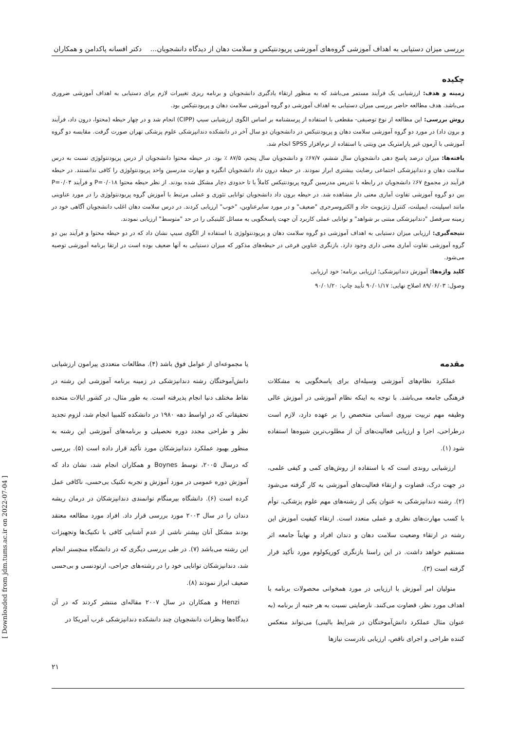بررسی میزان دستیابی به اهداف آموزشی گروه‌های آموزشی پریودنتیکس و سلامت دهان از دیدگاه دانشجویان... دکتر افسانه پاکدامن و همکاران
چکیده
زمینه و هدف: ارزشیابی یک فرآیند مستمر می‌باشد که به منظور ارتقاء یادگیری دانشجویان و برنامه ریزی تغییرات لازم برای دستیابی به اهداف آموزشی ضروری می‌باشد. هدف مطالعه حاضر بررسی میزان دستیابی به اهداف آموزشی دو گروه آموزشی سلامت دهان و پریودنتیکس بود.
روش بررسی: این مطالعه از نوع توصیفی- مقطعی با استفاده از پرسشنامه بر اساس الگوی ارزشیابی سیپ (CIPP) انجام شد و در چهار حیطه (محتوا، درون داد، فرآیند و برون داد) در مورد دو گروه آموزشی سلامت دهان و پریودنتیکس در دانشجویان دو سال آخر در دانشکده دندانپزشکی علوم پزشکی تهران صورت گرفت. مقایسه دو گروه آموزشی با آزمون غیر پارامتریک من ویتنی با استفاده از نرم‌افزار SPSS انجام شد.
یافته‌ها: میزان درصد پاسخ دهی دانشجویان سال ششم، ۶۷/۷٪ و دانشجویان سال پنجم، ۸۷/۵ ٪ بود. در حیطه محتوا دانشجویان از درس پریودنتولوژی نسبت به درس سلامت دهان و دندانپزشکی اجتماعی رضایت بیشتری ابراز نمودند. در حیطه درون داد دانشجویان انگیزه و مهارت مدرسین واحد پریودنتولوژی را کافی ندانستند. در حیطه فرآیند در مجموع ۶۷٪ دانشجویان در رابطه با تدریس مدرسین گروه پریودنتیکس کاملاً یا تا حدودی دچار مشکل شده بودند. از نظر حیطه محتوا P=۰/۰۱۸ و فرآیند P=۰/۰۴ بین دو گروه آموزشی تفاوت آماری معنی دار مشاهده شد. در حیطه برون داد دانشجویان توانایی تئوری و عملی مرتبط با آموزش گروه پریودنتولوژی را در مورد عناوینی مانند اسپلینت، ایمپلنت، کنترل ژنژیویت حاد و الکتروسرجری "ضعیف" و در مورد سایرعناوین، "خوب" ارزیابی کردند. در درس سلامت دهان اغلب دانشجویان آگاهی خود در زمینه سرفصل "دندانپزشکی مبتنی بر شواهد" و توانایی عملی کاربرد آن جهت پاسخگویی به مسائل کلینیکی را در حد "متوسط" ارزیابی نمودند.
نتیجه‌گیری: ارزیابی میزان دستیابی به اهداف آموزشی دو گروه سلامت دهان و پریودنتولوژی با استفاده از الگوی سیپ نشان داد که در دو حیطه محتوا و فرآیند بین دو گروه آموزشی تفاوت آماری معنی داری وجود دارد. بازنگری عناوین فرعی در حیطه‌های مذکور که میزان دستیابی به آنها ضعیف بوده است در ارتقا برنامه آموزشی توصیه می‌شود.
کلید واژه‌ها: آموزش دندانپزشکی؛ ارزیابی برنامه؛ خود ارزیابی
وصول: ۸۹/۰۶/۰۳ اصلاح نهایی: ۹۰/۰۱/۱۷ تأیید چاپ: ۹۰/۰۱/۲۰
مقدمه
عملکرد نظام‌های آموزشی وسیله‌ای برای پاسخگویی به مشکلات فرهنگی جامعه می‌باشد. با توجه به اینکه نظام آموزشی در آموزش عالی وظیفه مهم تربیت نیروی انسانی متخصص را بر عهده دارد، لازم است درطراحی، اجرا و ارزیابی فعالیت‌های آن از مطلوب‌ترین شیوه‌ها استفاده شود (۱).
ارزشیابی روندی است که با استفاده از روش‌های کمی و کیفی علمی، در جهت درک، قضاوت و ارتقاء فعالیت‌های آموزشی به کار گرفته می‌شود (۲). رشته دندانپزشکی به عنوان یکی از رشته‌های مهم علوم پزشکی، توأم با کسب مهارت‌های نظری و عملی متعدد است. ارتقاء کیفیت آموزش این رشته در ارتقاء وضعیت سلامت دهان و دندان افراد و نهایتاً جامعه اثر مستقیم خواهد داشت. در این راستا بازنگری کوریکولوم مورد تأکید قرار گرفته است (۳).
متولیان امر آموزش با ارزیابی در مورد همخوانی محصولات برنامه با اهداف مورد نظر، قضاوت می‌کنند. نارضایتی نسبت به هر جنبه از برنامه (به عنوان مثال عملکرد دانش‌آموختگان در شرایط بالینی) می‌تواند منعکس کننده طراحی و اجرای ناقص، ارزیابی نادرست نیازها
یا مجموعه‌ای از عوامل فوق باشد (۴). مطالعات متعددی پیرامون ارزشیابی دانش‌آموختگان رشته دندانپزشکی در زمینه برنامه آموزشی این رشته در نقاط مختلف دنیا انجام پذیرفته است. به طور مثال، در کشور ایالات متحده تحقیقاتی که در اواسط دهه ۱۹۸۰ در دانشکده کلمبیا انجام شد، لزوم تجدید نظر و طراحی مجدد دوره تحصیلی و برنامه‌های آموزشی این رشته به منظور بهبود عملکرد دندانپزشکان مورد تأکید قرار داده است (۵). بررسی که درسال ۲۰۰۵، توسط Boynes و همکاران انجام شد، نشان داد که آموزش دوره عمومی در مورد آموزش و تجربه تکنیک بی‌حسی، ناکافی عمل کرده است (۶). دانشگاه بیرمنگام توانمندی دندانپزشکان در درمان ریشه دندان را در سال ۲۰۰۳ مورد بررسی قرار داد. افراد مورد مطالعه معتقد بودند مشکل آنان بیشتر ناشی از عدم آشنایی کافی با تکنیک‌ها وتجهیزات این رشته می‌باشد (۷). در طی بررسی دیگری که در دانشگاه منچستر انجام شد، دندانپزشکان توانایی خود را در رشته‌های جراحی، ارتودنسی و بی‌حسی ضعیف ابراز نمودند (۸).
Henzi و همکاران در سال ۲۰۰۷ مقاله‌ای منتشر کردند که در آن دیدگاه‌ها ونظرات دانشجویان چند دانشکده دندانپزشکی غرب آمریکا در
۲۱
[ Downloaded from jdm.tums.ac.ir on 2022-07-04 ]